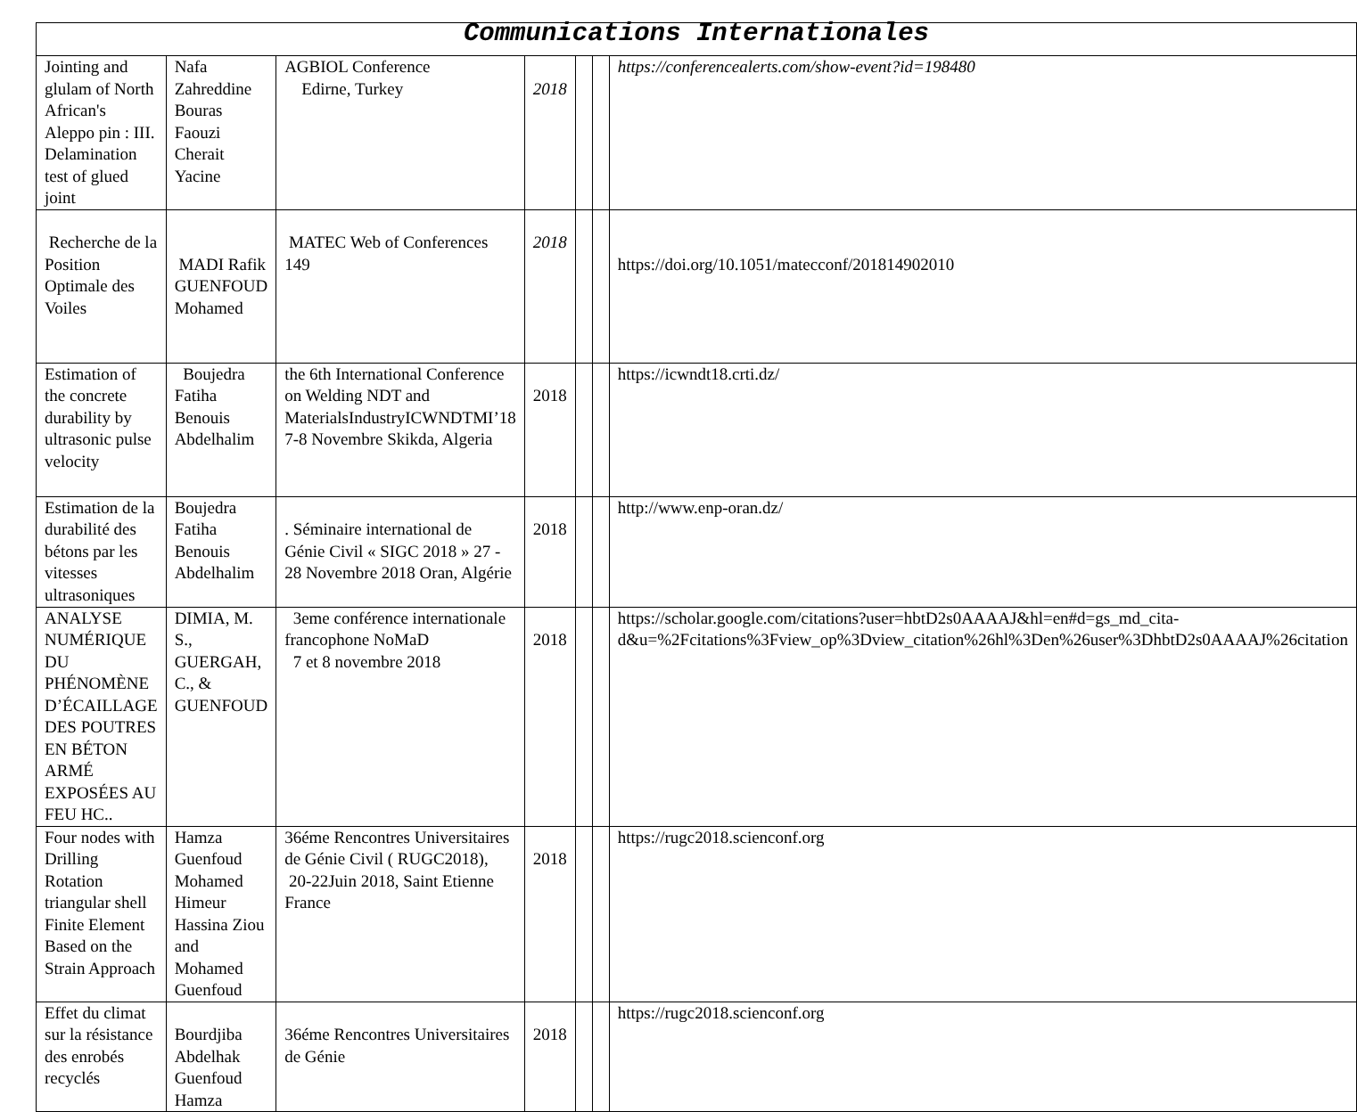| Communications Internationales | | | | | | |
| --- | --- | --- | --- | --- | --- | --- |
| Jointing and glulam of North African's Aleppo pin : III. Delamination test of glued joint | Nafa Zahreddine Bouras Faouzi Cherait Yacine | AGBIOL Conference Edirne, Turkey | 2018 | | | https://conferencealerts.com/show-event?id=198480 |
| Recherche de la Position Optimale des Voiles | MADI Rafik GUENFOUD Mohamed | MATEC Web of Conferences 149 | 2018 | | | https://doi.org/10.1051/matecconf/201814902010 |
| Estimation of the concrete durability by ultrasonic pulse velocity | Boujedra Fatiha Benouis Abdelhalim | the 6th International Conference on Welding NDT and MaterialsIndustryICWNDTMI’18 7-8 Novembre Skikda, Algeria | 2018 | | | https://icwndt18.crti.dz/ |
| Estimation de la durabilité des bétons par les vitesses ultrasoniques | Boujedra Fatiha Benouis Abdelhalim | . Séminaire international de Génie Civil « SIGC 2018 » 27 - 28 Novembre 2018 Oran, Algérie | 2018 | | | http://www.enp-oran.dz/ |
| ANALYSE NUMÉRIQUE DU PHÉNOMÈNE D’ÉCAILLAGE DES POUTRES EN BÉTON ARMÉ EXPOSÉES AU FEU HC.. | DIMIA, M. S., GUERGAH, C., & GUENFOUD | 3eme conférence internationale francophone NoMaD 7 et 8 novembre 2018 | 2018 | | | https://scholar.google.com/citations?user=hbtD2s0AAAAJ&hl=en#d=gs_md_cita-d&u=%2Fcitations%3Fview_op%3Dview_citation%26hl%3Den%26user%3DhbtD2s0AAAAJ%26citation |
| Four nodes with Drilling Rotation triangular shell Finite Element Based on the Strain Approach | Hamza Guenfoud Mohamed Himeur Hassina Ziou and Mohamed Guenfoud | 36éme Rencontres Universitaires de Génie Civil ( RUGC2018), 20-22Juin 2018, Saint Etienne France | 2018 | | | https://rugc2018.scienconf.org |
| Effet du climat sur la résistance des enrobés recyclés | Bourdjiba Abdelhak Guenfoud Hamza | 36éme Rencontres Universitaires de Génie | 2018 | | | https://rugc2018.scienconf.org |